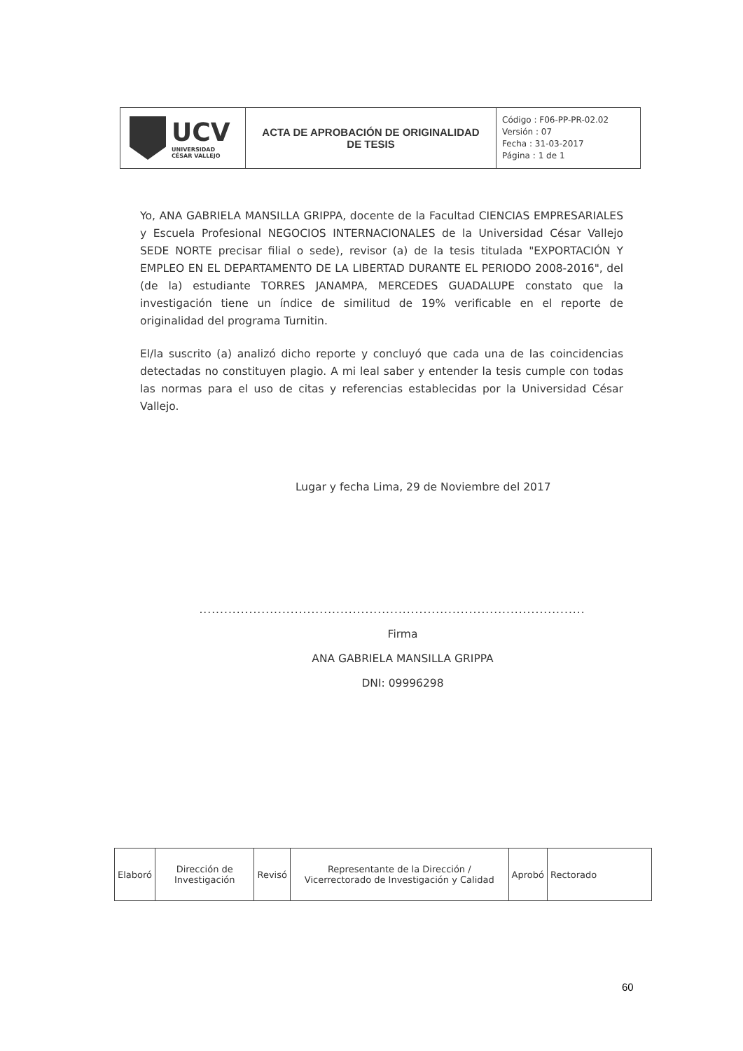| UCV UNIVERSIDAD CÉSAR VALLEJO | ACTA DE APROBACIÓN DE ORIGINALIDAD DE TESIS | Código : F06-PP-PR-02.02 Versión : 07 Fecha : 31-03-2017 Página : 1 de 1 |
Yo, ANA GABRIELA MANSILLA GRIPPA, docente de la Facultad CIENCIAS EMPRESARIALES y Escuela Profesional NEGOCIOS INTERNACIONALES de la Universidad César Vallejo SEDE NORTE precisar filial o sede), revisor (a) de la tesis titulada "EXPORTACIÓN Y EMPLEO EN EL DEPARTAMENTO DE LA LIBERTAD DURANTE EL PERIODO 2008-2016", del (de la) estudiante TORRES JANAMPA, MERCEDES GUADALUPE constato que la investigación tiene un índice de similitud de 19% verificable en el reporte de originalidad del programa Turnitin.
El/la suscrito (a) analizó dicho reporte y concluyó que cada una de las coincidencias detectadas no constituyen plagio. A mi leal saber y entender la tesis cumple con todas las normas para el uso de citas y referencias establecidas por la Universidad César Vallejo.
Lugar y fecha Lima, 29 de Noviembre del 2017
.............................................................................................
Firma
ANA GABRIELA MANSILLA GRIPPA
DNI: 09996298
| Elaboró | Dirección de Investigación | Revisó | Representante de la Dirección / Vicerrectorado de Investigación y Calidad | Aprobó | Rectorado |
60